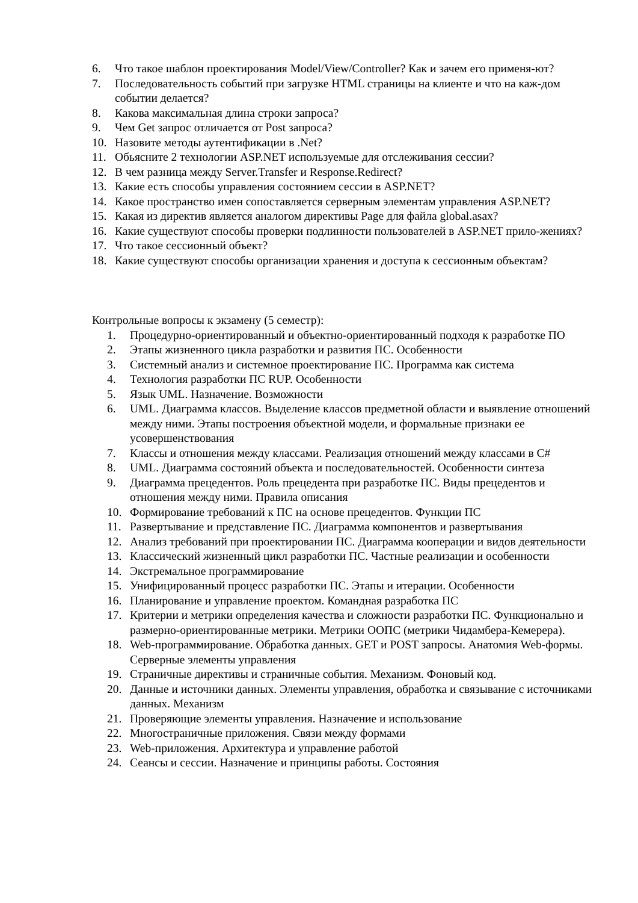6. Что такое шаблон проектирования Model/View/Controller? Как и зачем его применя-ют?
7. Последовательность событий при загрузке HTML страницы на клиенте и что на каж-дом событии делается?
8. Какова максимальная длина строки запроса?
9. Чем Get запрос отличается от Post запроса?
10. Назовите методы аутентификации в .Net?
11. Обьясните 2 технологии ASP.NET используемые для отслеживания сессии?
12. В чем разница между Server.Transfer и Response.Redirect?
13. Какие есть способы управления состоянием сессии в ASP.NET?
14. Какое пространство имен сопоставляется серверным элементам управления ASP.NET?
15. Какая из директив является аналогом директивы Page для файла global.asax?
16. Какие существуют способы проверки подлинности пользователей в ASP.NET прило-жениях?
17. Что такое сессионный объект?
18. Какие существуют способы организации хранения и доступа к сессионным объектам?
Контрольные вопросы к экзамену (5 семестр):
1. Процедурно-ориентированный и объектно-ориентированный подходя к разработке ПО
2. Этапы жизненного цикла разработки и развития ПС. Особенности
3. Системный анализ и системное проектирование ПС. Программа как система
4. Технология разработки ПС RUP. Особенности
5. Язык UML. Назначение. Возможности
6. UML. Диаграмма классов. Выделение классов предметной области и выявление отношений между ними. Этапы построения объектной модели, и формальные признаки ее усовершенствования
7. Классы и отношения между классами. Реализация отношений между классами в C#
8. UML. Диаграмма состояний объекта и последовательностей. Особенности синтеза
9. Диаграмма прецедентов. Роль прецедента при разработке ПС. Виды прецедентов и отношения между ними. Правила описания
10. Формирование требований к ПС на основе прецедентов. Функции ПС
11. Развертывание и представление ПС. Диаграмма компонентов и развертывания
12. Анализ требований при проектировании ПС. Диаграмма кооперации и видов деятельности
13. Классический жизненный цикл разработки ПС. Частные реализации и особенности
14. Экстремальное программирование
15. Унифицированный процесс разработки ПС. Этапы и итерации. Особенности
16. Планирование и управление проектом. Командная разработка ПС
17. Критерии и метрики определения качества и сложности разработки ПС. Функционально и размерно-ориентированные метрики. Метрики ООПС (метрики Чидамбера-Кемерера).
18. Web-программирование. Обработка данных. GET и POST запросы. Анатомия Web-формы. Серверные элементы управления
19. Страничные директивы и страничные события. Механизм. Фоновый код.
20. Данные и источники данных. Элементы управления, обработка и связывание с источниками данных. Механизм
21. Проверяющие элементы управления. Назначение и использование
22. Многостраничные приложения. Связи между формами
23. Web-приложения. Архитектура и управление работой
24. Сеансы и сессии. Назначение и принципы работы. Состояния